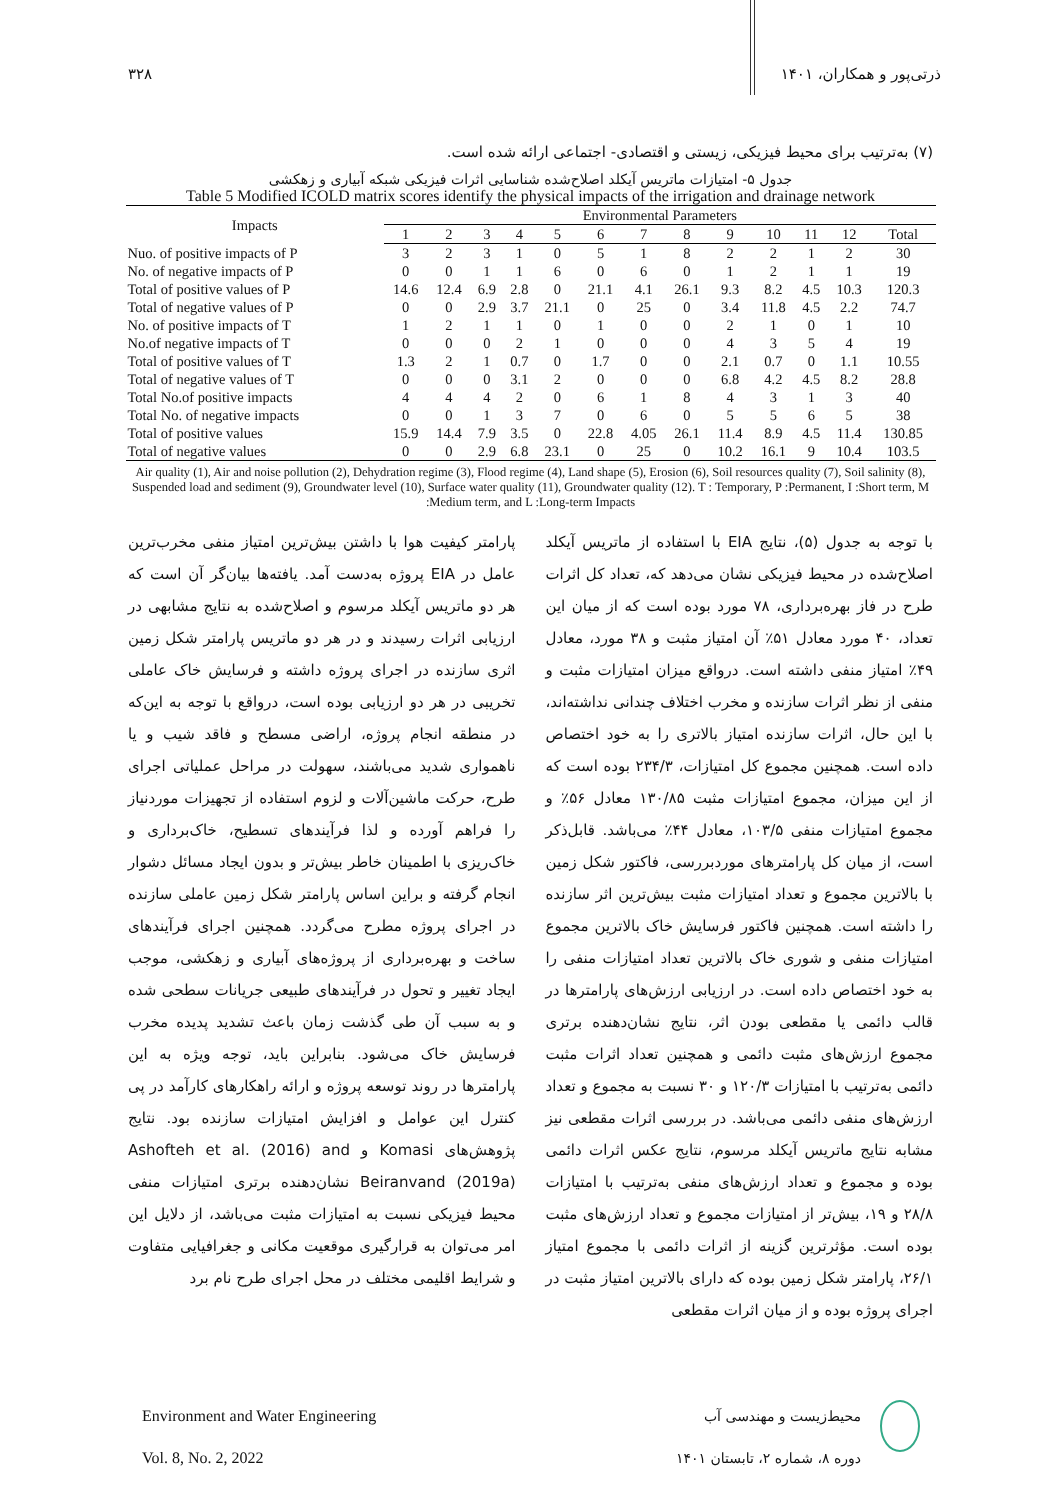ذرتی‌پور و همکاران، ۱۴۰۱ ۳۲۸
(۷) به‌ترتیب برای محیط فیزیکی، زیستی و اقتصادی- اجتماعی ارائه شده است.
جدول ۵- امتیازات ماتریس آیکلد اصلاح‌شده شناسایی اثرات فیزیکی شبکه آبیاری و زهکشی
Table 5 Modified ICOLD matrix scores identify the physical impacts of the irrigation and drainage network
| Impacts | Environmental Parameters | | | | | | | | | | | | |
| --- | --- | --- | --- | --- | --- | --- | --- | --- | --- | --- | --- | --- | --- |
| | 1 | 2 | 3 | 4 | 5 | 6 | 7 | 8 | 9 | 10 | 11 | 12 | Total |
| Nuo. of positive impacts of P | 3 | 2 | 3 | 1 | 0 | 5 | 1 | 8 | 2 | 2 | 1 | 2 | 30 |
| No. of negative impacts of P | 0 | 0 | 1 | 1 | 6 | 0 | 6 | 0 | 1 | 2 | 1 | 1 | 19 |
| Total of positive values of P | 14.6 | 12.4 | 6.9 | 2.8 | 0 | 21.1 | 4.1 | 26.1 | 9.3 | 8.2 | 4.5 | 10.3 | 120.3 |
| Total of negative values of P | 0 | 0 | 2.9 | 3.7 | 21.1 | 0 | 25 | 0 | 3.4 | 11.8 | 4.5 | 2.2 | 74.7 |
| No. of positive impacts of T | 1 | 2 | 1 | 1 | 0 | 1 | 0 | 0 | 2 | 1 | 0 | 1 | 10 |
| No.of negative impacts of T | 0 | 0 | 0 | 2 | 1 | 0 | 0 | 0 | 4 | 3 | 5 | 4 | 19 |
| Total of positive values of T | 1.3 | 2 | 1 | 0.7 | 0 | 1.7 | 0 | 0 | 2.1 | 0.7 | 0 | 1.1 | 10.55 |
| Total of negative values of T | 0 | 0 | 0 | 3.1 | 2 | 0 | 0 | 0 | 6.8 | 4.2 | 4.5 | 8.2 | 28.8 |
| Total No.of positive impacts | 4 | 4 | 4 | 2 | 0 | 6 | 1 | 8 | 4 | 3 | 1 | 3 | 40 |
| Total No. of negative impacts | 0 | 0 | 1 | 3 | 7 | 0 | 6 | 0 | 5 | 5 | 6 | 5 | 38 |
| Total of positive values | 15.9 | 14.4 | 7.9 | 3.5 | 0 | 22.8 | 4.05 | 26.1 | 11.4 | 8.9 | 4.5 | 11.4 | 130.85 |
| Total of negative values | 0 | 0 | 2.9 | 6.8 | 23.1 | 0 | 25 | 0 | 10.2 | 16.1 | 9 | 10.4 | 103.5 |
Air quality (1), Air and noise pollution (2), Dehydration regime (3), Flood regime (4), Land shape (5), Erosion (6), Soil resources quality (7), Soil salinity (8), Suspended load and sediment (9), Groundwater level (10), Surface water quality (11), Groundwater quality (12). T : Temporary, P :Permanent, I :Short term, M :Medium term, and L :Long-term Impacts
با توجه به جدول (۵)، نتایج EIA با استفاده از ماتریس آیکلد اصلاح‌شده در محیط فیزیکی نشان می‌دهد که، تعداد کل اثرات طرح در فاز بهره‌برداری، ۷۸ مورد بوده است که از میان این تعداد، ۴۰ مورد معادل ۵۱٪ آن امتیاز مثبت و ۳۸ مورد، معادل ۴۹٪ امتیاز منفی داشته است. درواقع میزان امتیازات مثبت و منفی از نظر اثرات سازنده و مخرب اختلاف چندانی نداشته‌اند، با این حال، اثرات سازنده امتیاز بالاتری را به خود اختصاص داده است. همچنین مجموع کل امتیازات، ۲۳۴/۳ بوده است که از این میزان، مجموع امتیازات مثبت ۱۳۰/۸۵ معادل ۵۶٪ و مجموع امتیازات منفی ۱۰۳/۵، معادل ۴۴٪ می‌باشد. قابل‌ذکر است، از میان کل پارامترهای موردبررسی، فاکتور شکل زمین با بالاترین مجموع و تعداد امتیازات مثبت بیش‌ترین اثر سازنده را داشته است. همچنین فاکتور فرسایش خاک بالاترین مجموع امتیازات منفی و شوری خاک بالاترین تعداد امتیازات منفی را به خود اختصاص داده است. در ارزیابی ارزش‌های پارامترها در قالب دائمی یا مقطعی بودن اثر، نتایج نشان‌دهنده برتری مجموع ارزش‌های مثبت دائمی و همچنین تعداد اثرات مثبت دائمی به‌ترتیب با امتیازات ۱۲۰/۳ و ۳۰ نسبت به مجموع و تعداد ارزش‌های منفی دائمی می‌باشد. در بررسی اثرات مقطعی نیز مشابه نتایج ماتریس آیکلد مرسوم، نتایج عکس اثرات دائمی بوده و مجموع و تعداد ارزش‌های منفی به‌ترتیب با امتیازات ۲۸/۸ و ۱۹، بیش‌تر از امتیازات مجموع و تعداد ارزش‌های مثبت بوده است. مؤثرترین گزینه از اثرات دائمی با مجموع امتیاز ۲۶/۱، پارامتر شکل زمین بوده که دارای بالاترین امتیاز مثبت در اجرای پروژه بوده و از میان اثرات مقطعی
پارامتر کیفیت هوا با داشتن بیش‌ترین امتیاز منفی مخرب‌ترین عامل در EIA پروژه به‌دست آمد. یافته‌ها بیان‌گر آن است که هر دو ماتریس آیکلد مرسوم و اصلاح‌شده به نتایج مشابهی در ارزیابی اثرات رسیدند و در هر دو ماتریس پارامتر شکل زمین اثری سازنده در اجرای پروژه داشته و فرسایش خاک عاملی تخریبی در هر دو ارزیابی بوده است، درواقع با توجه به این‌که در منطقه انجام پروژه، اراضی مسطح و فاقد شیب و یا ناهمواری شدید می‌باشند، سهولت در مراحل عملیاتی اجرای طرح، حرکت ماشین‌آلات و لزوم استفاده از تجهیزات موردنیاز را فراهم آورده و لذا فرآیندهای تسطیح، خاک‌برداری و خاک‌ریزی با اطمینان خاطر بیش‌تر و بدون ایجاد مسائل دشوار انجام گرفته و براین اساس پارامتر شکل زمین عاملی سازنده در اجرای پروژه مطرح می‌گردد. همچنین اجرای فرآیندهای ساخت و بهره‌برداری از پروژه‌های آبیاری و زهکشی، موجب ایجاد تغییر و تحول در فرآیندهای طبیعی جریانات سطحی شده و به سبب آن طی گذشت زمان باعث تشدید پدیده مخرب فرسایش خاک می‌شود. بنابراین باید، توجه ویژه به این پارامترها در روند توسعه پروژه و ارائه راهکارهای کارآمد در پی کنترل این عوامل و افزایش امتیازات سازنده بود. نتایج پژوهش‌های Komasi و Ashofteh et al. (2016) and Beiranvand (2019a) نشان‌دهنده برتری امتیازات منفی محیط فیزیکی نسبت به امتیازات مثبت می‌باشد، از دلایل این امر می‌توان به قرارگیری موقعیت مکانی و جغرافیایی متفاوت و شرایط اقلیمی مختلف در محل اجرای طرح نام برد
Environment and Water Engineering
Vol. 8, No. 2, 2022
محیط‌زیست و مهندسی آب
دوره ۸، شماره ۲، تابستان ۱۴۰۱